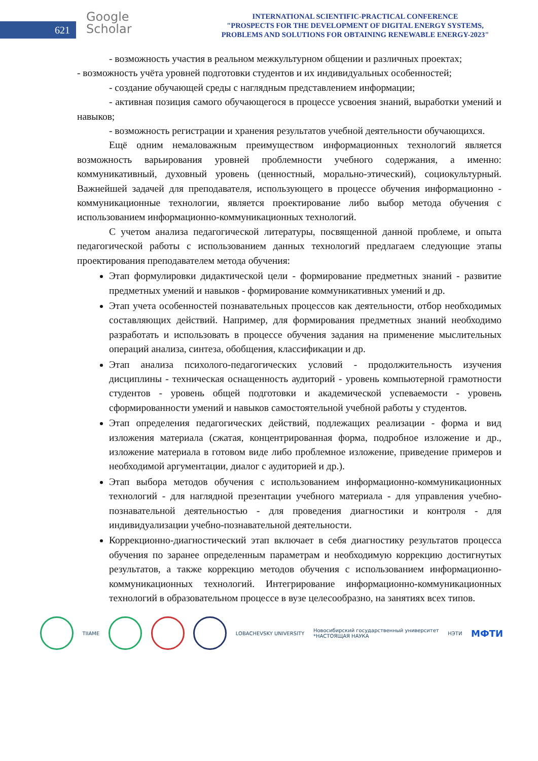621
Google
Scholar
INTERNATIONAL SCIENTIFIC-PRACTICAL CONFERENCE
"PROSPECTS FOR THE DEVELOPMENT OF DIGITAL ENERGY SYSTEMS,
PROBLEMS AND SOLUTIONS FOR OBTAINING RENEWABLE ENERGY-2023"
- возможность участия в реальном межкультурном общении и различных проектах;
- возможность учёта уровней подготовки студентов и их индивидуальных особенностей;
- создание обучающей среды с наглядным представлением информации;
- активная позиция самого обучающегося в процессе усвоения знаний, выработки умений и навыков;
- возможность регистрации и хранения результатов учебной деятельности обучающихся.
Ещё одним немаловажным преимуществом информационных технологий является возможность варьирования уровней проблемности учебного содержания, а именно: коммуникативный, духовный уровень (ценностный, морально-этический), социокультурный. Важнейшей задачей для преподавателя, использующего в процессе обучения информационно - коммуникационные технологии, является проектирование либо выбор метода обучения с использованием информационно-коммуникационных технологий.
С учетом анализа педагогической литературы, посвященной данной проблеме, и опыта педагогической работы с использованием данных технологий предлагаем следующие этапы проектирования преподавателем метода обучения:
Этап формулировки дидактической цели - формирование предметных знаний - развитие предметных умений и навыков - формирование коммуникативных умений и др.
Этап учета особенностей познавательных процессов как деятельности, отбор необходимых составляющих действий. Например, для формирования предметных знаний необходимо разработать и использовать в процессе обучения задания на применение мыслительных операций анализа, синтеза, обобщения, классификации и др.
Этап анализа психолого-педагогических условий - продолжительность изучения дисциплины - техническая оснащенность аудиторий - уровень компьютерной грамотности студентов - уровень общей подготовки и академической успеваемости - уровень сформированности умений и навыков самостоятельной учебной работы у студентов.
Этап определения педагогических действий, подлежащих реализации - форма и вид изложения материала (сжатая, концентрированная форма, подробное изложение и др., изложение материала в готовом виде либо проблемное изложение, приведение примеров и необходимой аргументации, диалог с аудиторией и др.).
Этап выбора методов обучения с использованием информационно-коммуникационных технологий - для наглядной презентации учебного материала - для управления учебно-познавательной деятельностью - для проведения диагностики и контроля - для индивидуализации учебно-познавательной деятельности.
Коррекционно-диагностический этап включает в себя диагностику результатов процесса обучения по заранее определенным параметрам и необходимую коррекцию достигнутых результатов, а также коррекцию методов обучения с использованием информационно-коммуникационных технологий. Интегрирование информационно-коммуникационных технологий в образовательном процессе в вузе целесообразно, на занятиях всех типов.
TIIAME LOBACHEVSKY UNIVERSITY
Новосибирский государственный университет
*НАСТОЯЩАЯ НАУКА
НЭТИ
МФТИ